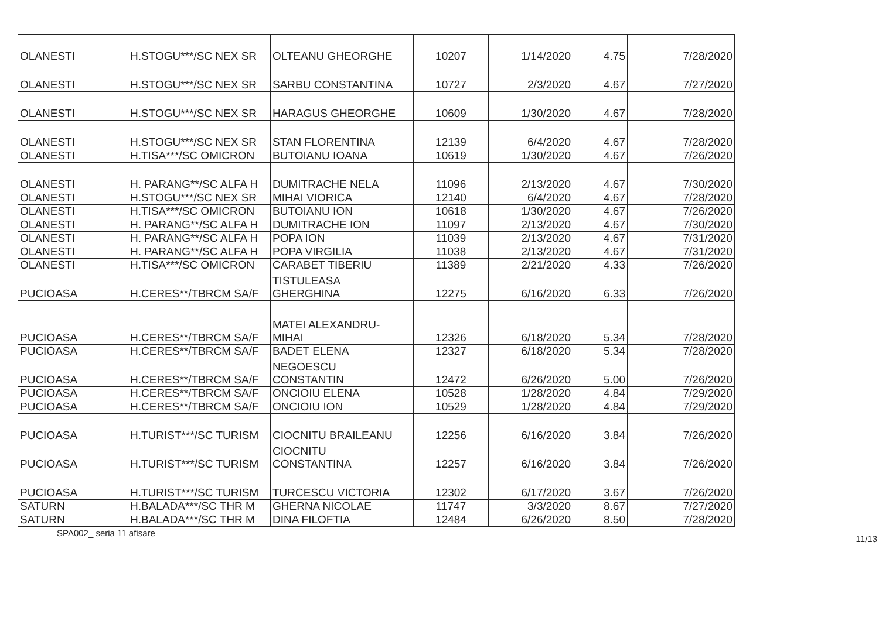| OLANESTI | H.STOGU***/SC NEX SR | OLTEANU GHEORGHE | 10207 | 1/14/2020 | 4.75 | 7/28/2020 |
| OLANESTI | H.STOGU***/SC NEX SR | SARBU CONSTANTINA | 10727 | 2/3/2020 | 4.67 | 7/27/2020 |
| OLANESTI | H.STOGU***/SC NEX SR | HARAGUS GHEORGHE | 10609 | 1/30/2020 | 4.67 | 7/28/2020 |
| OLANESTI | H.STOGU***/SC NEX SR | STAN FLORENTINA | 12139 | 6/4/2020 | 4.67 | 7/28/2020 |
| OLANESTI | H.TISA***/SC OMICRON | BUTOIANU IOANA | 10619 | 1/30/2020 | 4.67 | 7/26/2020 |
| OLANESTI | H. PARANG**/SC ALFA H | DUMITRACHE NELA | 11096 | 2/13/2020 | 4.67 | 7/30/2020 |
| OLANESTI | H.STOGU***/SC NEX SR | MIHAI VIORICA | 12140 | 6/4/2020 | 4.67 | 7/28/2020 |
| OLANESTI | H.TISA***/SC OMICRON | BUTOIANU ION | 10618 | 1/30/2020 | 4.67 | 7/26/2020 |
| OLANESTI | H. PARANG**/SC ALFA H | DUMITRACHE ION | 11097 | 2/13/2020 | 4.67 | 7/30/2020 |
| OLANESTI | H. PARANG**/SC ALFA H | POPA ION | 11039 | 2/13/2020 | 4.67 | 7/31/2020 |
| OLANESTI | H. PARANG**/SC ALFA H | POPA VIRGILIA | 11038 | 2/13/2020 | 4.67 | 7/31/2020 |
| OLANESTI | H.TISA***/SC OMICRON | CARABET TIBERIU | 11389 | 2/21/2020 | 4.33 | 7/26/2020 |
| PUCIOASA | H.CERES**/TBRCM SA/F | TISTULEASA GHERGHINA | 12275 | 6/16/2020 | 6.33 | 7/26/2020 |
| PUCIOASA | H.CERES**/TBRCM SA/F | MATEI ALEXANDRU- MIHAI | 12326 | 6/18/2020 | 5.34 | 7/28/2020 |
| PUCIOASA | H.CERES**/TBRCM SA/F | BADET ELENA | 12327 | 6/18/2020 | 5.34 | 7/28/2020 |
| PUCIOASA | H.CERES**/TBRCM SA/F | NEGOESCU CONSTANTIN | 12472 | 6/26/2020 | 5.00 | 7/26/2020 |
| PUCIOASA | H.CERES**/TBRCM SA/F | ONCIOIU ELENA | 10528 | 1/28/2020 | 4.84 | 7/29/2020 |
| PUCIOASA | H.CERES**/TBRCM SA/F | ONCIOIU ION | 10529 | 1/28/2020 | 4.84 | 7/29/2020 |
| PUCIOASA | H.TURIST***/SC TURISM | CIOCNITU BRAILEANU | 12256 | 6/16/2020 | 3.84 | 7/26/2020 |
| PUCIOASA | H.TURIST***/SC TURISM | CIOCNITU CONSTANTINA | 12257 | 6/16/2020 | 3.84 | 7/26/2020 |
| PUCIOASA | H.TURIST***/SC TURISM | TURCESCU VICTORIA | 12302 | 6/17/2020 | 3.67 | 7/26/2020 |
| SATURN | H.BALADA***/SC THR M | GHERNA NICOLAE | 11747 | 3/3/2020 | 8.67 | 7/27/2020 |
| SATURN | H.BALADA***/SC THR M | DINA FILOFTIA | 12484 | 6/26/2020 | 8.50 | 7/28/2020 |
SPA002_ seria 11 afisare 11/13